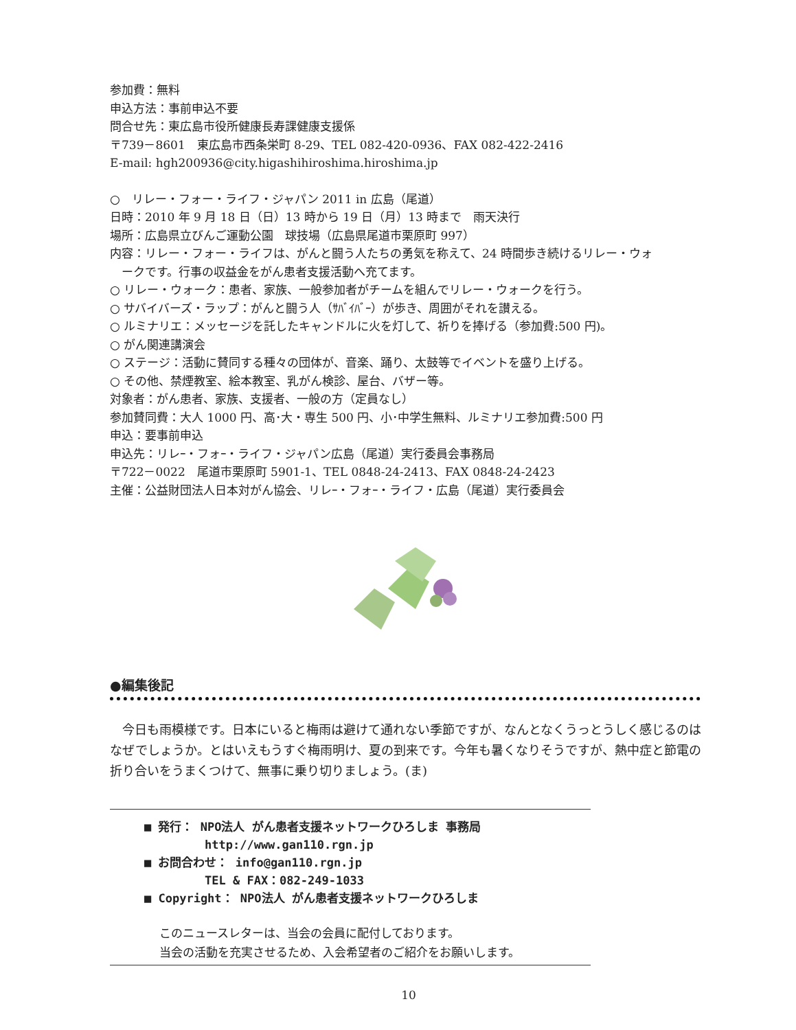参加費：無料
申込方法：事前申込不要
問合せ先：東広島市役所健康長寿課健康支援係
〒739－8601　東広島市西条栄町 8-29、TEL 082-420-0936、FAX 082-422-2416
E-mail: hgh200936@city.higashihiroshima.hiroshima.jp
○　リレー・フォー・ライフ・ジャパン 2011 in 広島（尾道）
日時：2010 年 9 月 18 日（日）13 時から 19 日（月）13 時まで　雨天決行
場所：広島県立びんご運動公園　球技場（広島県尾道市栗原町 997）
内容：リレー・フォー・ライフは、がんと闘う人たちの勇気を称えて、24 時間歩き続けるリレー・ウォ
ークです。行事の収益金をがん患者支援活動へ充てます。
○ リレー・ウォーク：患者、家族、一般参加者がチームを組んでリレー・ウォークを行う。
○ サバイバーズ・ラップ：がんと闘う人（ｻﾊﾞｲﾊﾞｰ）が歩き、周囲がそれを讃える。
○ ルミナリエ：メッセージを託したキャンドルに火を灯して、祈りを捧げる（参加費:500 円)。
○ がん関連講演会
○ ステージ：活動に賛同する種々の団体が、音楽、踊り、太鼓等でイベントを盛り上げる。
○ その他、禁煙教室、絵本教室、乳がん検診、屋台、バザー等。
対象者：がん患者、家族、支援者、一般の方（定員なし）
参加賛同費：大人 1000 円、高･大・専生 500 円、小･中学生無料、ルミナリエ参加費:500 円
申込：要事前申込
申込先：リレｰ・フォｰ・ライフ・ジャパン広島（尾道）実行委員会事務局
〒722－0022　尾道市栗原町 5901-1、TEL 0848-24-2413、FAX 0848-24-2423
主催：公益財団法人日本対がん協会、リレｰ・フォｰ・ライフ・広島（尾道）実行委員会
●編集後記
　今日も雨模様です。日本にいると梅雨は避けて通れない季節ですが、なんとなくうっとうしく感じるのはなぜでしょうか。とはいえもうすぐ梅雨明け、夏の到来です。今年も暑くなりそうですが、熱中症と節電の折り合いをうまくつけて、無事に乗り切りましょう。(ま)
■ 発行： NPO法人 がん患者支援ネットワークひろしま 事務局
http://www.gan110.rgn.jp
■ お問合わせ： info@gan110.rgn.jp
TEL & FAX：082-249-1033
■ Copyright： NPO法人 がん患者支援ネットワークひろしま
このニュースレターは、当会の会員に配付しております。
当会の活動を充実させるため、入会希望者のご紹介をお願いします。
10